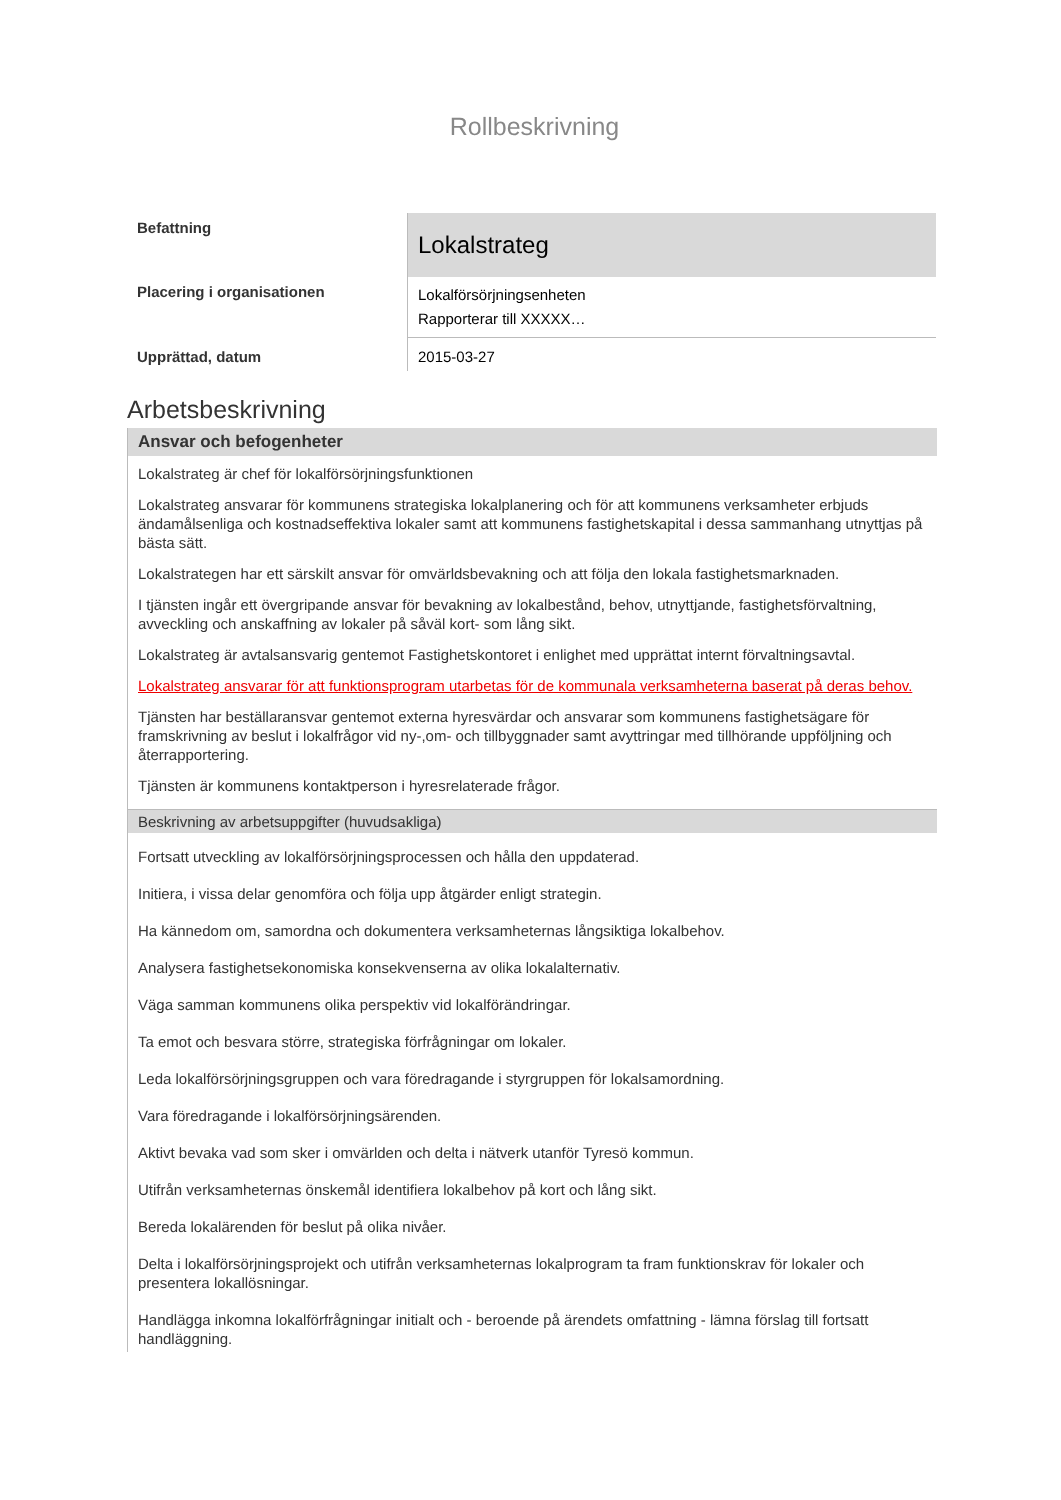Rollbeskrivning
| Befattning | Lokalstrateg |
| Placering i organisationen | Lokalförsörjningsenheten Rapporterar till XXXXX… |
| Upprättad, datum | 2015-03-27 |
Arbetsbeskrivning
Ansvar och befogenheter
Lokalstrateg är chef för lokalförsörjningsfunktionen
Lokalstrateg ansvarar för kommunens strategiska lokalplanering och för att kommunens verksamheter erbjuds ändamålsenliga och kostnadseffektiva lokaler samt att kommunens fastighetskapital i dessa sammanhang utnyttjas på bästa sätt.
Lokalstrategen har ett särskilt ansvar för omvärldsbevakning och att följa den lokala fastighetsmarknaden.
I tjänsten ingår ett övergripande ansvar för bevakning av lokalbestånd, behov, utnyttjande, fastighetsförvaltning, avveckling och anskaffning av lokaler på såväl kort- som lång sikt.
Lokalstrateg är avtalsansvarig gentemot Fastighetskontoret i enlighet med upprättat internt förvaltningsavtal.
Lokalstrateg ansvarar för att funktionsprogram utarbetas för de kommunala verksamheterna baserat på deras behov.
Tjänsten har beställaransvar gentemot externa hyresvärdar och ansvarar som kommunens fastighetsägare för framskrivning av beslut i lokalfrågor vid ny-,om- och tillbyggnader samt avyttringar med tillhörande uppföljning och återrapportering.
Tjänsten är kommunens kontaktperson i hyresrelaterade frågor.
Beskrivning av arbetsuppgifter (huvudsakliga)
Fortsatt utveckling av lokalförsörjningsprocessen och hålla den uppdaterad.
Initiera, i vissa delar genomföra och följa upp åtgärder enligt strategin.
Ha kännedom om, samordna och dokumentera verksamheternas långsiktiga lokalbehov.
Analysera fastighetsekonomiska konsekvenserna av olika lokalalternativ.
Väga samman kommunens olika perspektiv vid lokalförändringar.
Ta emot och besvara större, strategiska förfrågningar om lokaler.
Leda lokalförsörjningsgruppen och vara föredragande i styrgruppen för lokalsamordning.
Vara föredragande i lokalförsörjningsärenden.
Aktivt bevaka vad som sker i omvärlden och delta i nätverk utanför Tyresö kommun.
Utifrån verksamheternas önskemål identifiera lokalbehov på kort och lång sikt.
Bereda lokalärenden för beslut på olika nivåer.
Delta i lokalförsörjningsprojekt och utifrån verksamheternas lokalprogram ta fram funktionskrav för lokaler och presentera lokallösningar.
Handlägga inkomna lokalförfrågningar initialt och - beroende på ärendets omfattning - lämna förslag till fortsatt handläggning.